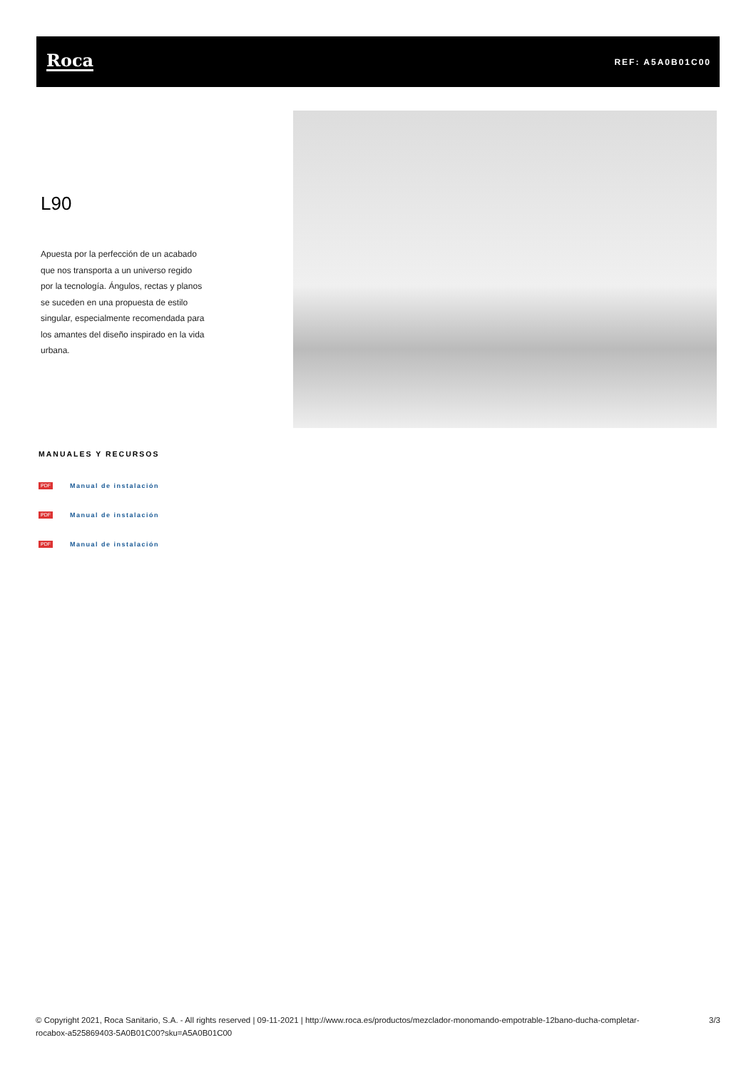Roca
REF: A5A0B01C00
L90
Apuesta por la perfección de un acabado que nos transporta a un universo regido por la tecnología. Ángulos, rectas y planos se suceden en una propuesta de estilo singular, especialmente recomendada para los amantes del diseño inspirado en la vida urbana.
MANUALES Y RECURSOS
PDF Manual de instalación
PDF Manual de instalación
PDF Manual de instalación
© Copyright 2021, Roca Sanitario, S.A. - All rights reserved | 09-11-2021 | http://www.roca.es/productos/mezclador-monomando-empotrable-12bano-ducha-completar-rocabox-a525869403-5A0B01C00?sku=A5A0B01C00
3/3